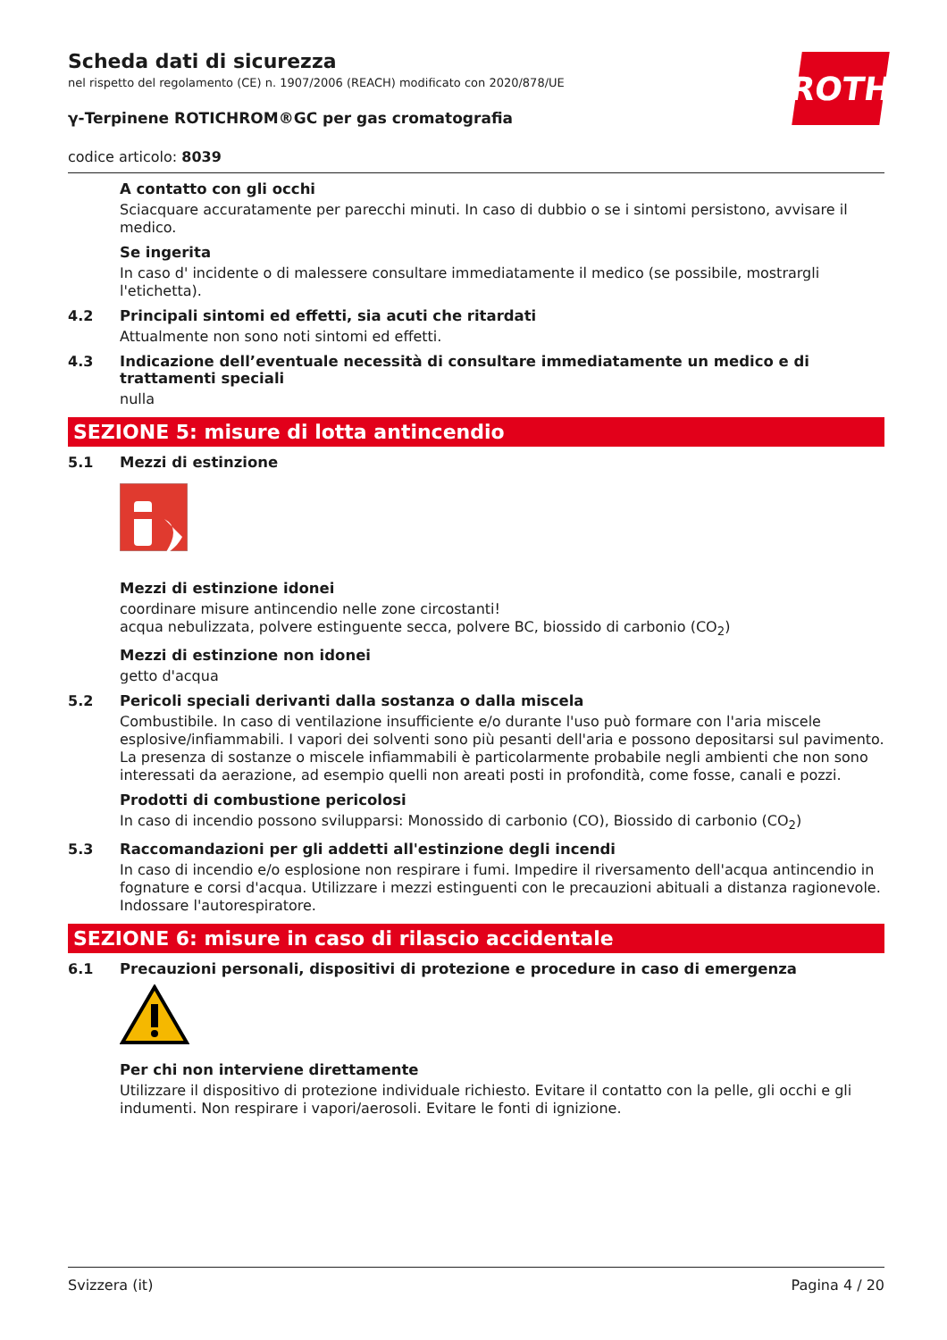ROTH
Scheda dati di sicurezza
nel rispetto del regolamento (CE) n. 1907/2006 (REACH) modificato con 2020/878/UE
γ-Terpinene ROTICHROM®GC per gas cromatografia
codice articolo: 8039
A contatto con gli occhi
Sciacquare accuratamente per parecchi minuti. In caso di dubbio o se i sintomi persistono, avvisare il medico.
Se ingerita
In caso d' incidente o di malessere consultare immediatamente il medico (se possibile, mostrargli l'etichetta).
4.2 Principali sintomi ed effetti, sia acuti che ritardati
Attualmente non sono noti sintomi ed effetti.
4.3 Indicazione dell’eventuale necessità di consultare immediatamente un medico e di trattamenti speciali
nulla
SEZIONE 5: misure di lotta antincendio
5.1 Mezzi di estinzione
Mezzi di estinzione idonei
coordinare misure antincendio nelle zone circostanti!
acqua nebulizzata, polvere estinguente secca, polvere BC, biossido di carbonio (CO<sub>2</sub>)
Mezzi di estinzione non idonei
getto d'acqua
5.2 Pericoli speciali derivanti dalla sostanza o dalla miscela
Combustibile. In caso di ventilazione insufficiente e/o durante l'uso può formare con l'aria miscele esplosive/infiammabili. I vapori dei solventi sono più pesanti dell'aria e possono depositarsi sul pavimento. La presenza di sostanze o miscele infiammabili è particolarmente probabile negli ambienti che non sono interessati da aerazione, ad esempio quelli non areati posti in profondità, come fosse, canali e pozzi.
Prodotti di combustione pericolosi
In caso di incendio possono svilupparsi: Monossido di carbonio (CO), Biossido di carbonio (CO<sub>2</sub>)
5.3 Raccomandazioni per gli addetti all'estinzione degli incendi
In caso di incendio e/o esplosione non respirare i fumi. Impedire il riversamento dell'acqua antincendio in fognature e corsi d'acqua. Utilizzare i mezzi estinguenti con le precauzioni abituali a distanza ragionevole. Indossare l'autorespiratore.
SEZIONE 6: misure in caso di rilascio accidentale
6.1 Precauzioni personali, dispositivi di protezione e procedure in caso di emergenza
Per chi non interviene direttamente
Utilizzare il dispositivo di protezione individuale richiesto. Evitare il contatto con la pelle, gli occhi e gli indumenti. Non respirare i vapori/aerosoli. Evitare le fonti di ignizione.
Svizzera (it) Pagina 4 / 20